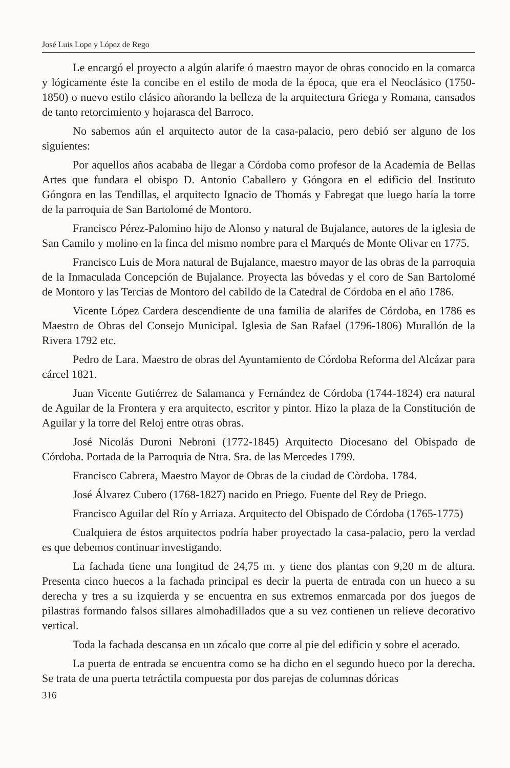José Luis Lope y López de Rego
Le encargó el proyecto a algún alarife ó maestro mayor de obras conocido en la comarca y lógicamente éste la concibe en el estilo de moda de la época, que era el Neoclásico (1750-1850) o nuevo estilo clásico añorando la belleza de la arquitectura Griega y Romana, cansados de tanto retorcimiento y hojarasca del Barroco.
No sabemos aún el arquitecto autor de la casa-palacio, pero debió ser alguno de los siguientes:
Por aquellos años acababa de llegar a Córdoba como profesor de la Academia de Bellas Artes que fundara el obispo D. Antonio Caballero y Góngora en el edificio del Instituto Góngora en las Tendillas, el arquitecto Ignacio de Thomás y Fabregat que luego haría la torre de la parroquia de San Bartolomé de Montoro.
Francisco Pérez-Palomino hijo de Alonso y natural de Bujalance, autores de la iglesia de San Camilo y molino en la finca del mismo nombre para el Marqués de Monte Olivar en 1775.
Francisco Luis de Mora natural de Bujalance, maestro mayor de las obras de la parroquia de la Inmaculada Concepción de Bujalance. Proyecta las bóvedas y el coro de San Bartolomé de Montoro y las Tercias de Montoro del cabildo de la Catedral de Córdoba en el año 1786.
Vicente López Cardera descendiente de una familia de alarifes de Córdoba, en 1786 es Maestro de Obras del Consejo Municipal. Iglesia de San Rafael (1796-1806) Murallón de la Rivera 1792 etc.
Pedro de Lara. Maestro de obras del Ayuntamiento de Córdoba Reforma del Alcázar para cárcel 1821.
Juan Vicente Gutiérrez de Salamanca y Fernández de Córdoba (1744-1824) era natural de Aguilar de la Frontera y era arquitecto, escritor y pintor. Hizo la plaza de la Constitución de Aguilar y la torre del Reloj entre otras obras.
José Nicolás Duroni Nebroni (1772-1845) Arquitecto Diocesano del Obispado de Córdoba. Portada de la Parroquia de Ntra. Sra. de las Mercedes 1799.
Francisco Cabrera, Maestro Mayor de Obras de la ciudad de Còrdoba. 1784.
José Álvarez Cubero (1768-1827) nacido en Priego. Fuente del Rey de Priego.
Francisco Aguilar del Río y Arriaza. Arquitecto del Obispado de Córdoba (1765-1775)
Cualquiera de éstos arquitectos podría haber proyectado la casa-palacio, pero la verdad es que debemos continuar investigando.
La fachada tiene una longitud de 24,75 m. y tiene dos plantas con 9,20 m de altura. Presenta cinco huecos a la fachada principal es decir la puerta de entrada con un hueco a su derecha y tres a su izquierda y se encuentra en sus extremos enmarcada por dos juegos de pilastras formando falsos sillares almohadillados que a su vez contienen un relieve decorativo vertical.
Toda la fachada descansa en un zócalo que corre al pie del edificio y sobre el acerado.
La puerta de entrada se encuentra como se ha dicho en el segundo hueco por la derecha. Se trata de una puerta tetráctila compuesta por dos parejas de columnas dóricas
316